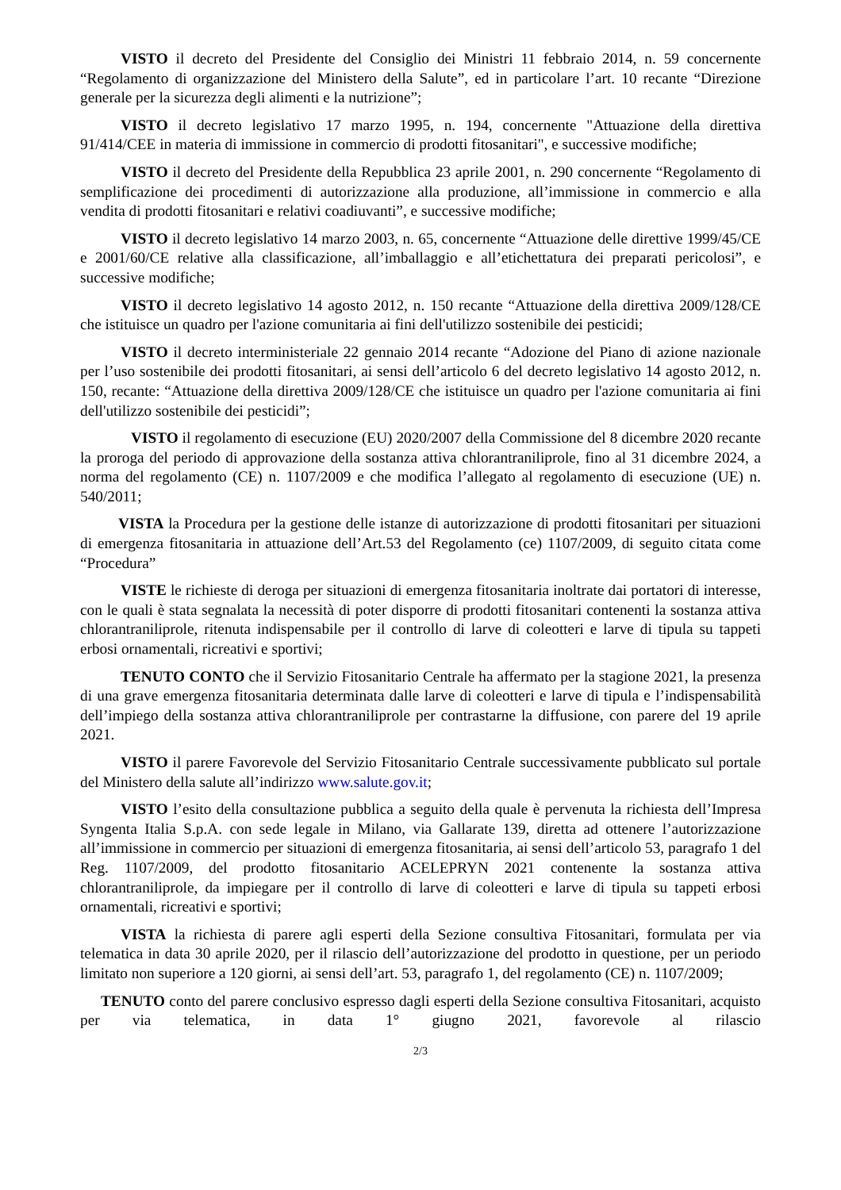VISTO il decreto del Presidente del Consiglio dei Ministri 11 febbraio 2014, n. 59 concernente “Regolamento di organizzazione del Ministero della Salute”, ed in particolare l’art. 10 recante “Direzione generale per la sicurezza degli alimenti e la nutrizione”;
VISTO il decreto legislativo 17 marzo 1995, n. 194, concernente "Attuazione della direttiva 91/414/CEE in materia di immissione in commercio di prodotti fitosanitari", e successive modifiche;
VISTO il decreto del Presidente della Repubblica 23 aprile 2001, n. 290 concernente “Regolamento di semplificazione dei procedimenti di autorizzazione alla produzione, all’immissione in commercio e alla vendita di prodotti fitosanitari e relativi coadiuvanti”, e successive modifiche;
VISTO il decreto legislativo 14 marzo 2003, n. 65, concernente “Attuazione delle direttive 1999/45/CE e 2001/60/CE relative alla classificazione, all’imballaggio e all’etichettatura dei preparati pericolosi”, e successive modifiche;
VISTO il decreto legislativo 14 agosto 2012, n. 150 recante “Attuazione della direttiva 2009/128/CE che istituisce un quadro per l'azione comunitaria ai fini dell'utilizzo sostenibile dei pesticidi;
VISTO il decreto interministeriale 22 gennaio 2014 recante “Adozione del Piano di azione nazionale per l’uso sostenibile dei prodotti fitosanitari, ai sensi dell’articolo 6 del decreto legislativo 14 agosto 2012, n. 150, recante: “Attuazione della direttiva 2009/128/CE che istituisce un quadro per l'azione comunitaria ai fini dell'utilizzo sostenibile dei pesticidi”;
VISTO il regolamento di esecuzione (EU) 2020/2007 della Commissione del 8 dicembre 2020 recante la proroga del periodo di approvazione della sostanza attiva chlorantraniliprole, fino al 31 dicembre 2024, a norma del regolamento (CE) n. 1107/2009 e che modifica l’allegato al regolamento di esecuzione (UE) n. 540/2011;
VISTA la Procedura per la gestione delle istanze di autorizzazione di prodotti fitosanitari per situazioni di emergenza fitosanitaria in attuazione dell’Art.53 del Regolamento (ce) 1107/2009, di seguito citata come “Procedura”
VISTE le richieste di deroga per situazioni di emergenza fitosanitaria inoltrate dai portatori di interesse, con le quali è stata segnalata la necessità di poter disporre di prodotti fitosanitari contenenti la sostanza attiva chlorantraniliprole, ritenuta indispensabile per il controllo di larve di coleotteri e larve di tipula su tappeti erbosi ornamentali, ricreativi e sportivi;
TENUTO CONTO che il Servizio Fitosanitario Centrale ha affermato per la stagione 2021, la presenza di una grave emergenza fitosanitaria determinata dalle larve di coleotteri e larve di tipula e l’indispensabilità dell’impiego della sostanza attiva chlorantraniliprole per contrastarne la diffusione, con parere del 19 aprile 2021.
VISTO il parere Favorevole del Servizio Fitosanitario Centrale successivamente pubblicato sul portale del Ministero della salute all’indirizzo www.salute.gov.it;
VISTO l’esito della consultazione pubblica a seguito della quale è pervenuta la richiesta dell’Impresa Syngenta Italia S.p.A. con sede legale in Milano, via Gallarate 139, diretta ad ottenere l’autorizzazione all’immissione in commercio per situazioni di emergenza fitosanitaria, ai sensi dell’articolo 53, paragrafo 1 del Reg. 1107/2009, del prodotto fitosanitario ACELEPRYN 2021 contenente la sostanza attiva chlorantraniliprole, da impiegare per il controllo di larve di coleotteri e larve di tipula su tappeti erbosi ornamentali, ricreativi e sportivi;
VISTA la richiesta di parere agli esperti della Sezione consultiva Fitosanitari, formulata per via telematica in data 30 aprile 2020, per il rilascio dell’autorizzazione del prodotto in questione, per un periodo limitato non superiore a 120 giorni, ai sensi dell’art. 53, paragrafo 1, del regolamento (CE) n. 1107/2009;
TENUTO conto del parere conclusivo espresso dagli esperti della Sezione consultiva Fitosanitari, acquisto per via telematica, in data 1° giugno 2021, favorevole al rilascio
2/3